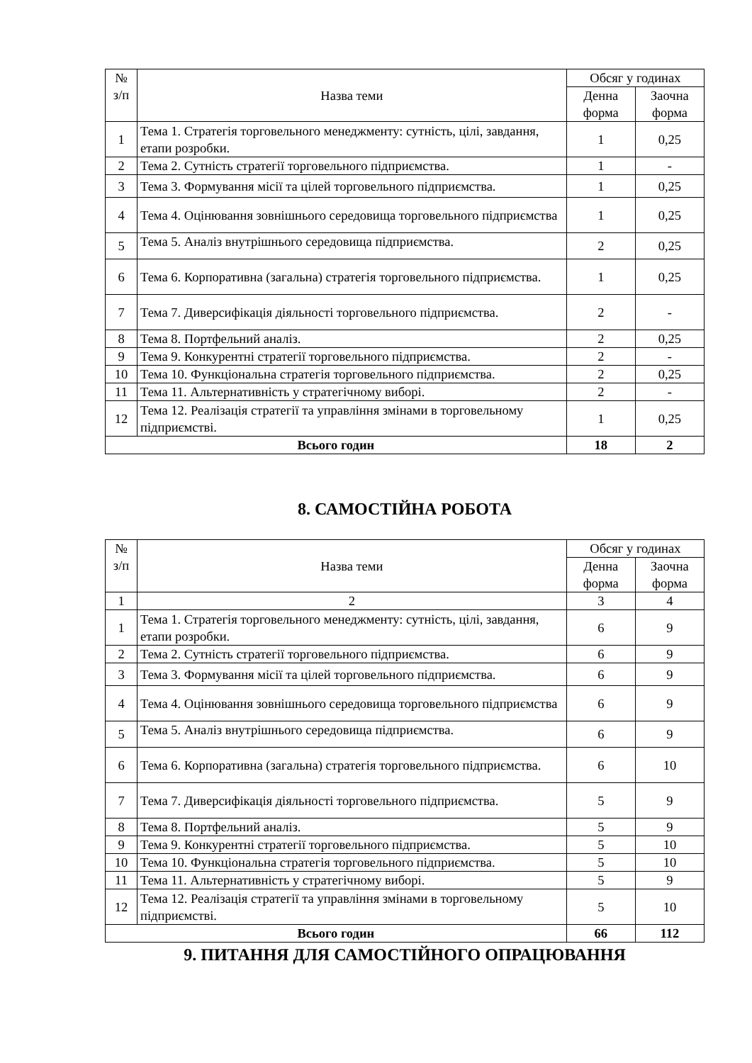| № з/п | Назва теми | Обсяг у годинах | |
| --- | --- | --- | --- |
| | | Денна форма | Заочна форма |
| 1 | Тема 1. Стратегія торговельного менеджменту: сутність, цілі, завдання, етапи розробки. | 1 | 0,25 |
| 2 | Тема 2. Сутність стратегії торговельного підприємства. | 1 | - |
| 3 | Тема 3. Формування місії та цілей торговельного підприємства. | 1 | 0,25 |
| 4 | Тема 4. Оцінювання зовнішнього середовища торговельного підприємства | 1 | 0,25 |
| 5 | Тема 5. Аналіз внутрішнього середовища підприємства. | 2 | 0,25 |
| 6 | Тема 6. Корпоративна (загальна) стратегія торговельного підприємства. | 1 | 0,25 |
| 7 | Тема 7. Диверсифікація діяльності торговельного підприємства. | 2 | - |
| 8 | Тема 8. Портфельний аналіз. | 2 | 0,25 |
| 9 | Тема 9. Конкурентні стратегії торговельного підприємства. | 2 | - |
| 10 | Тема 10. Функціональна стратегія торговельного підприємства. | 2 | 0,25 |
| 11 | Тема 11. Альтернативність у стратегічному виборі. | 2 | - |
| 12 | Тема 12. Реалізація стратегії та управління змінами в торговельному підприємстві. | 1 | 0,25 |
| Всього годин | | 18 | 2 |
8. САМОСТІЙНА РОБОТА
| № з/п | Назва теми | Обсяг у годинах | |
| --- | --- | --- | --- |
| | | Денна форма | Заочна форма |
| 1 | 2 | 3 | 4 |
| 1 | Тема 1. Стратегія торговельного менеджменту: сутність, цілі, завдання, етапи розробки. | 6 | 9 |
| 2 | Тема 2. Сутність стратегії торговельного підприємства. | 6 | 9 |
| 3 | Тема 3. Формування місії та цілей торговельного підприємства. | 6 | 9 |
| 4 | Тема 4. Оцінювання зовнішнього середовища торговельного підприємства | 6 | 9 |
| 5 | Тема 5. Аналіз внутрішнього середовища підприємства. | 6 | 9 |
| 6 | Тема 6. Корпоративна (загальна) стратегія торговельного підприємства. | 6 | 10 |
| 7 | Тема 7. Диверсифікація діяльності торговельного підприємства. | 5 | 9 |
| 8 | Тема 8. Портфельний аналіз. | 5 | 9 |
| 9 | Тема 9. Конкурентні стратегії торговельного підприємства. | 5 | 10 |
| 10 | Тема 10. Функціональна стратегія торговельного підприємства. | 5 | 10 |
| 11 | Тема 11. Альтернативність у стратегічному виборі. | 5 | 9 |
| 12 | Тема 12. Реалізація стратегії та управління змінами в торговельному підприємстві. | 5 | 10 |
| Всього годин | | 66 | 112 |
9. ПИТАННЯ ДЛЯ САМОСТІЙНОГО ОПРАЦЮВАННЯ